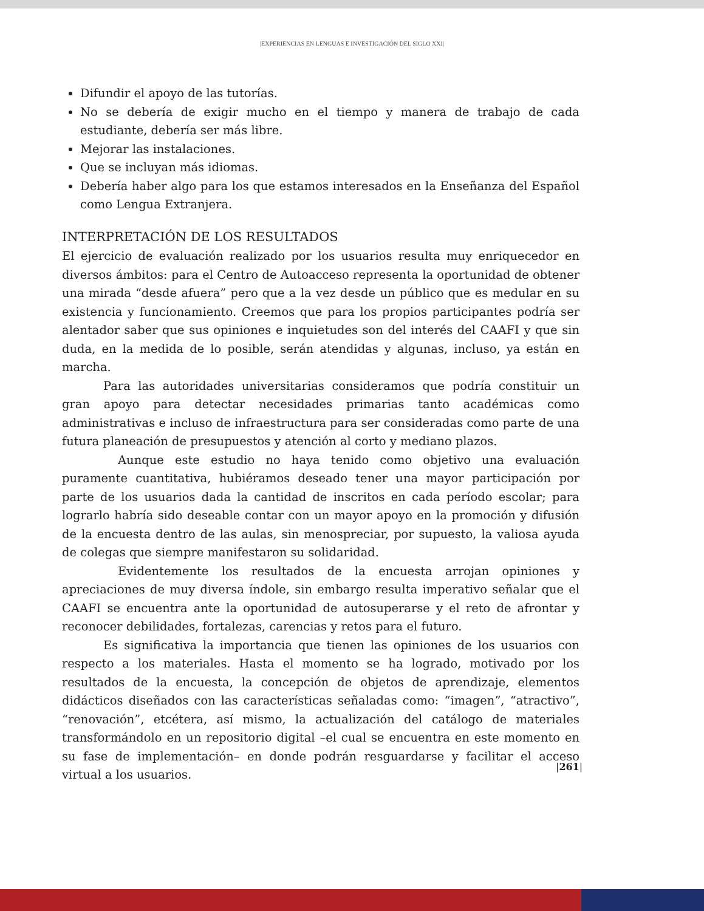|EXPERIENCIAS EN LENGUAS E INVESTIGACIÓN DEL SIGLO XXI|
Difundir el apoyo de las tutorías.
No se debería de exigir mucho en el tiempo y manera de trabajo de cada estudiante, debería ser más libre.
Mejorar las instalaciones.
Que se incluyan más idiomas.
Debería haber algo para los que estamos interesados en la Enseñanza del Español como Lengua Extranjera.
INTERPRETACIÓN DE LOS RESULTADOS
El ejercicio de evaluación realizado por los usuarios resulta muy enriquecedor en diversos ámbitos: para el Centro de Autoacceso representa la oportunidad de obtener una mirada “desde afuera” pero que a la vez desde un público que es medular en su existencia y funcionamiento. Creemos que para los propios participantes podría ser alentador saber que sus opiniones e inquietudes son del interés del CAAFI y que sin duda, en la medida de lo posible, serán atendidas y algunas, incluso, ya están en marcha.
Para las autoridades universitarias consideramos que podría constituir un gran apoyo para detectar necesidades primarias tanto académicas como administrativas e incluso de infraestructura para ser consideradas como parte de una futura planeación de presupuestos y atención al corto y mediano plazos.
Aunque este estudio no haya tenido como objetivo una evaluación puramente cuantitativa, hubiéramos deseado tener una mayor participación por parte de los usuarios dada la cantidad de inscritos en cada período escolar; para lograrlo habría sido deseable contar con un mayor apoyo en la promoción y difusión de la encuesta dentro de las aulas, sin menospreciar, por supuesto, la valiosa ayuda de colegas que siempre manifestaron su solidaridad.
Evidentemente los resultados de la encuesta arrojan opiniones y apreciaciones de muy diversa índole, sin embargo resulta imperativo señalar que el CAAFI se encuentra ante la oportunidad de autosuperarse y el reto de afrontar y reconocer debilidades, fortalezas, carencias y retos para el futuro.
Es significativa la importancia que tienen las opiniones de los usuarios con respecto a los materiales. Hasta el momento se ha logrado, motivado por los resultados de la encuesta, la concepción de objetos de aprendizaje, elementos didácticos diseñados con las características señaladas como: “imagen”, “atractivo”, “renovación”, etcétera, así mismo, la actualización del catálogo de materiales transformándolo en un repositorio digital –el cual se encuentra en este momento en su fase de implementación– en donde podrán resguardarse y facilitar el acceso virtual a los usuarios.
|261|